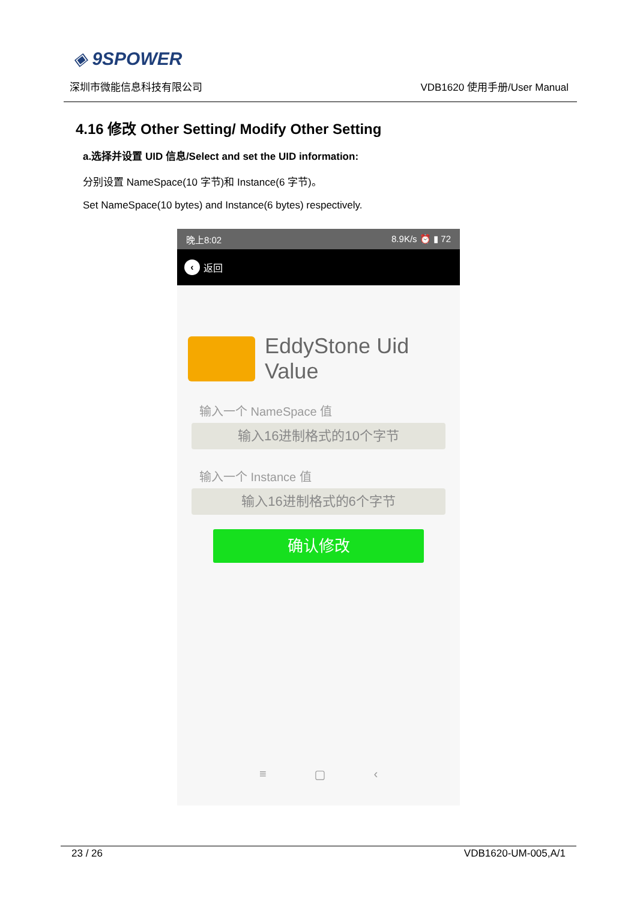◈ 9SPOWER
深圳市微能信息科技有限公司 VDB1620 使用手册/User Manual
4.16 修改 Other Setting/ Modify Other Setting
a.选择并设置 UID 信息/Select and set the UID information:
分别设置 NameSpace(10 字节)和 Instance(6 字节)。
Set NameSpace(10 bytes) and Instance(6 bytes) respectively.
晚上8:02 8.9K/s ⏰ ▮ 72
‹ 返回
EddyStone Uid
Value
输入一个 NameSpace 值
输入16进制格式的10个字节
输入一个 Instance 值
输入16进制格式的6个字节
确认修改
≡ ▢ ‹
23 / 26 VDB1620-UM-005,A/1